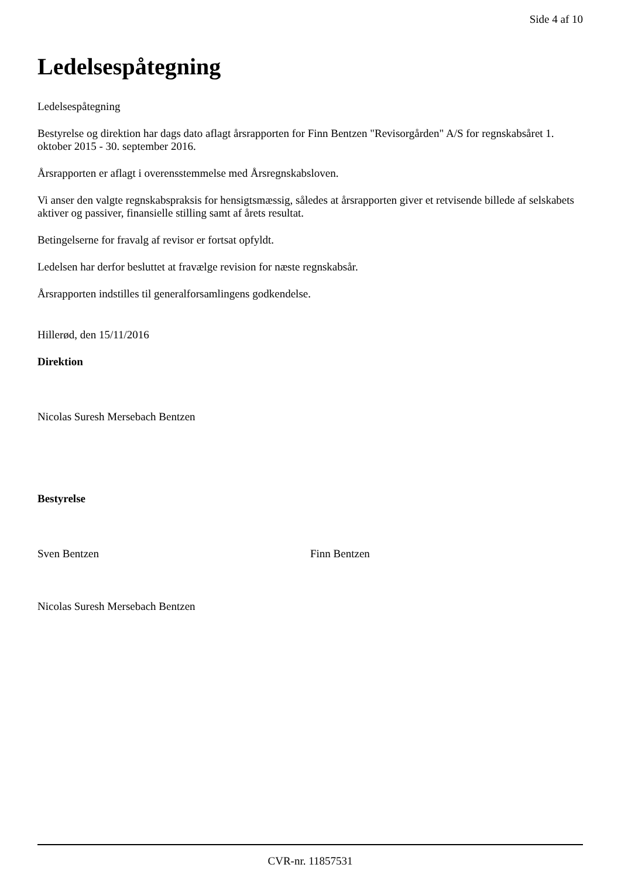Side 4 af 10
Ledelsespåtegning
Ledelsespåtegning
Bestyrelse og direktion har dags dato aflagt årsrapporten for Finn Bentzen "Revisorgården" A/S for regnskabsåret 1. oktober 2015 - 30. september 2016.
Årsrapporten er aflagt i overensstemmelse med Årsregnskabsloven.
Vi anser den valgte regnskabspraksis for hensigtsmæssig, således at årsrapporten giver et retvisende billede af selskabets aktiver og passiver, finansielle stilling samt af årets resultat.
Betingelserne for fravalg af revisor er fortsat opfyldt.
Ledelsen har derfor besluttet at fravælge revision for næste regnskabsår.
Årsrapporten indstilles til generalforsamlingens godkendelse.
Hillerød, den 15/11/2016
Direktion
Nicolas Suresh Mersebach Bentzen
Bestyrelse
Sven Bentzen Finn Bentzen
Nicolas Suresh Mersebach Bentzen
CVR-nr. 11857531